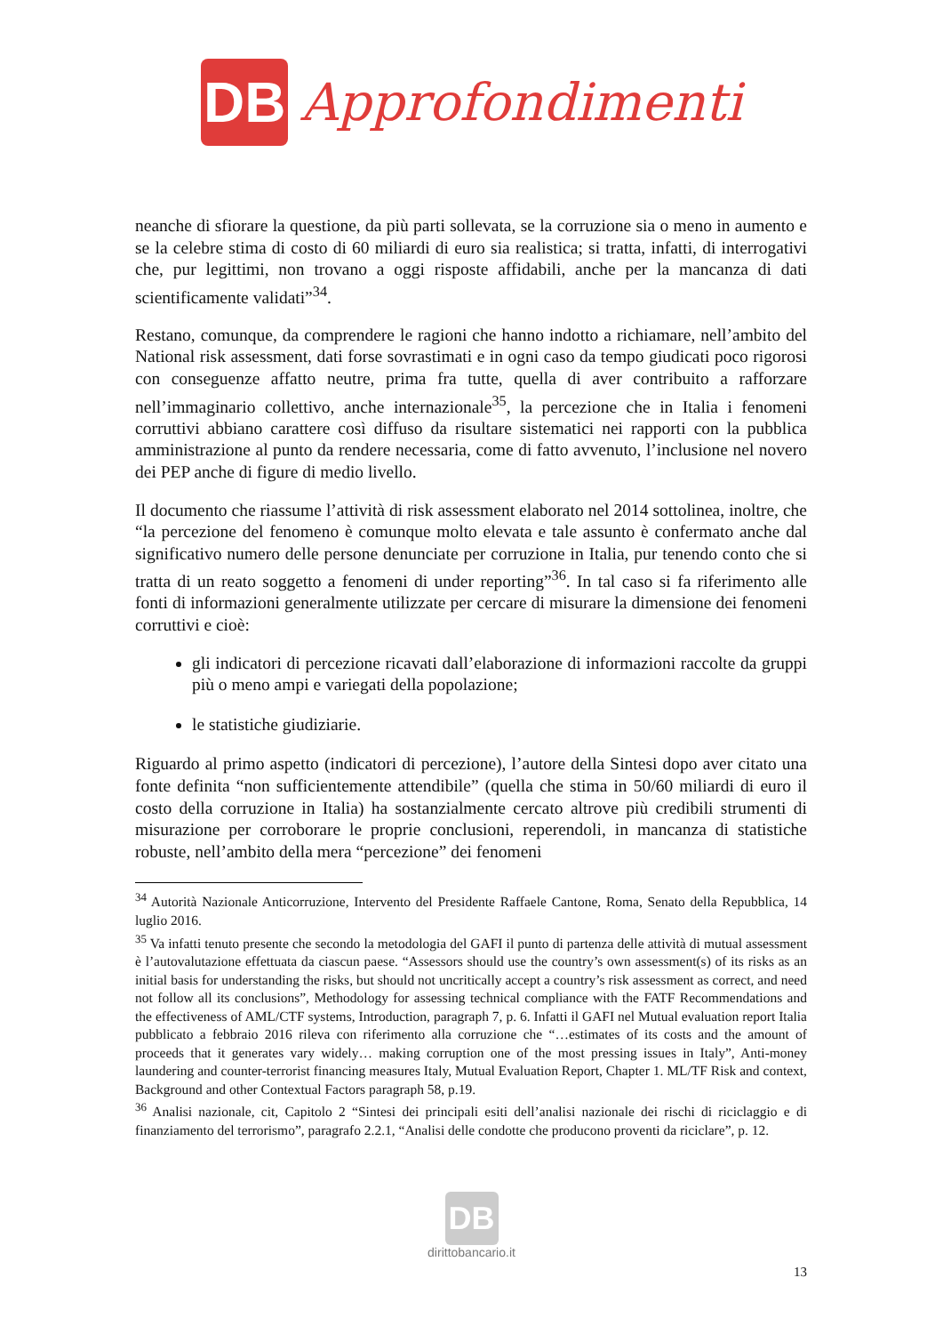DB
Approfondimenti
neanche di sfiorare la questione, da più parti sollevata, se la corruzione sia o meno in aumento e se la celebre stima di costo di 60 miliardi di euro sia realistica; si tratta, infatti, di interrogativi che, pur legittimi, non trovano a oggi risposte affidabili, anche per la mancanza di dati scientificamente validati”<sup>34</sup>.
Restano, comunque, da comprendere le ragioni che hanno indotto a richiamare, nell’ambito del National risk assessment, dati forse sovrastimati e in ogni caso da tempo giudicati poco rigorosi con conseguenze affatto neutre, prima fra tutte, quella di aver contribuito a rafforzare nell’immaginario collettivo, anche internazionale<sup>35</sup>, la percezione che in Italia i fenomeni corruttivi abbiano carattere così diffuso da risultare sistematici nei rapporti con la pubblica amministrazione al punto da rendere necessaria, come di fatto avvenuto, l’inclusione nel novero dei PEP anche di figure di medio livello.
Il documento che riassume l’attività di risk assessment elaborato nel 2014 sottolinea, inoltre, che “la percezione del fenomeno è comunque molto elevata e tale assunto è confermato anche dal significativo numero delle persone denunciate per corruzione in Italia, pur tenendo conto che si tratta di un reato soggetto a fenomeni di under reporting”<sup>36</sup>. In tal caso si fa riferimento alle fonti di informazioni generalmente utilizzate per cercare di misurare la dimensione dei fenomeni corruttivi e cioè:
gli indicatori di percezione ricavati dall’elaborazione di informazioni raccolte da gruppi più o meno ampi e variegati della popolazione;
le statistiche giudiziarie.
Riguardo al primo aspetto (indicatori di percezione), l’autore della Sintesi dopo aver citato una fonte definita “non sufficientemente attendibile” (quella che stima in 50/60 miliardi di euro il costo della corruzione in Italia) ha sostanzialmente cercato altrove più credibili strumenti di misurazione per corroborare le proprie conclusioni, reperendoli, in mancanza di statistiche robuste, nell’ambito della mera “percezione” dei fenomeni
<sup>34</sup> Autorità Nazionale Anticorruzione, Intervento del Presidente Raffaele Cantone, Roma, Senato della Repubblica, 14 luglio 2016.
<sup>35</sup> Va infatti tenuto presente che secondo la metodologia del GAFI il punto di partenza delle attività di mutual assessment è l’autovalutazione effettuata da ciascun paese. “Assessors should use the country’s own assessment(s) of its risks as an initial basis for understanding the risks, but should not uncritically accept a country’s risk assessment as correct, and need not follow all its conclusions”, Methodology for assessing technical compliance with the FATF Recommendations and the effectiveness of AML/CTF systems, Introduction, paragraph 7, p. 6. Infatti il GAFI nel Mutual evaluation report Italia pubblicato a febbraio 2016 rileva con riferimento alla corruzione che “…estimates of its costs and the amount of proceeds that it generates vary widely… making corruption one of the most pressing issues in Italy”, Anti-money laundering and counter-terrorist financing measures Italy, Mutual Evaluation Report, Chapter 1. ML/TF Risk and context, Background and other Contextual Factors paragraph 58, p.19.
<sup>36</sup> Analisi nazionale, cit, Capitolo 2 “Sintesi dei principali esiti dell’analisi nazionale dei rischi di riciclaggio e di finanziamento del terrorismo”, paragrafo 2.2.1, “Analisi delle condotte che producono proventi da riciclare”, p. 12.
DB
dirittobancario.it
13